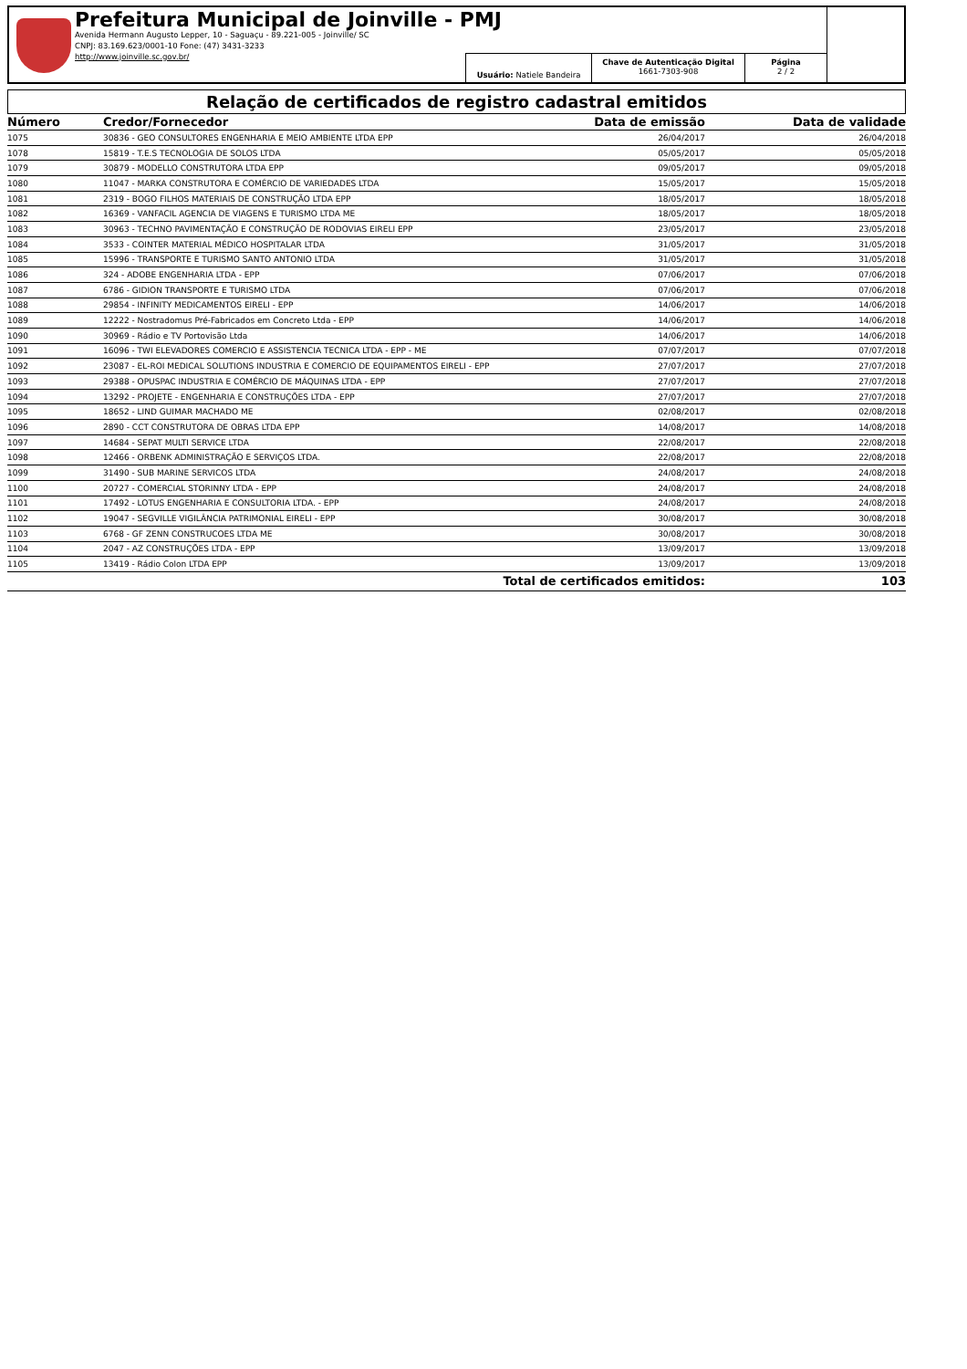Prefeitura Municipal de Joinville - PMJ
Avenida Hermann Augusto Lepper, 10 - Saguaçu - 89.221-005 - Joinville/ SC
CNPJ: 83.169.623/0001-10 Fone: (47) 3431-3233
http://www.joinville.sc.gov.br/
Usuário: Natiele Bandeira
Chave de Autenticação Digital
1661-7303-908
Página
2 / 2
Relação de certificados de registro cadastral emitidos
| Número | Credor/Fornecedor | Data de emissão | Data de validade |
| --- | --- | --- | --- |
| 1075 | 30836 - GEO CONSULTORES ENGENHARIA E MEIO AMBIENTE LTDA EPP | 26/04/2017 | 26/04/2018 |
| 1078 | 15819 - T.E.S TECNOLOGIA DE SOLOS LTDA | 05/05/2017 | 05/05/2018 |
| 1079 | 30879 - MODELLO CONSTRUTORA LTDA EPP | 09/05/2017 | 09/05/2018 |
| 1080 | 11047 - MARKA CONSTRUTORA E COMÉRCIO DE VARIEDADES LTDA | 15/05/2017 | 15/05/2018 |
| 1081 | 2319 - BOGO FILHOS MATERIAIS DE CONSTRUÇÃO LTDA EPP | 18/05/2017 | 18/05/2018 |
| 1082 | 16369 - VANFACIL AGENCIA DE VIAGENS E TURISMO LTDA ME | 18/05/2017 | 18/05/2018 |
| 1083 | 30963 - TECHNO PAVIMENTAÇÃO E CONSTRUÇÃO DE RODOVIAS EIRELI EPP | 23/05/2017 | 23/05/2018 |
| 1084 | 3533 - COINTER MATERIAL MÉDICO HOSPITALAR LTDA | 31/05/2017 | 31/05/2018 |
| 1085 | 15996 - TRANSPORTE E TURISMO SANTO ANTONIO LTDA | 31/05/2017 | 31/05/2018 |
| 1086 | 324 - ADOBE ENGENHARIA LTDA - EPP | 07/06/2017 | 07/06/2018 |
| 1087 | 6786 - GIDION TRANSPORTE E TURISMO LTDA | 07/06/2017 | 07/06/2018 |
| 1088 | 29854 - INFINITY MEDICAMENTOS EIRELI - EPP | 14/06/2017 | 14/06/2018 |
| 1089 | 12222 - Nostradomus Pré-Fabricados em Concreto Ltda - EPP | 14/06/2017 | 14/06/2018 |
| 1090 | 30969 - Rádio e TV Portovisão Ltda | 14/06/2017 | 14/06/2018 |
| 1091 | 16096 - TWI ELEVADORES COMERCIO E ASSISTENCIA TECNICA LTDA - EPP - ME | 07/07/2017 | 07/07/2018 |
| 1092 | 23087 - EL-ROI MEDICAL SOLUTIONS INDUSTRIA E COMERCIO DE EQUIPAMENTOS EIRELI - EPP | 27/07/2017 | 27/07/2018 |
| 1093 | 29388 - OPUSPAC INDUSTRIA E COMÉRCIO DE MÁQUINAS LTDA - EPP | 27/07/2017 | 27/07/2018 |
| 1094 | 13292 - PROJETE - ENGENHARIA E CONSTRUÇÕES LTDA - EPP | 27/07/2017 | 27/07/2018 |
| 1095 | 18652 - LIND GUIMAR MACHADO ME | 02/08/2017 | 02/08/2018 |
| 1096 | 2890 - CCT CONSTRUTORA DE OBRAS LTDA EPP | 14/08/2017 | 14/08/2018 |
| 1097 | 14684 - SEPAT MULTI SERVICE LTDA | 22/08/2017 | 22/08/2018 |
| 1098 | 12466 - ORBENK ADMINISTRAÇÃO E SERVIÇOS LTDA. | 22/08/2017 | 22/08/2018 |
| 1099 | 31490 - SUB MARINE SERVICOS LTDA | 24/08/2017 | 24/08/2018 |
| 1100 | 20727 - COMERCIAL STORINNY LTDA - EPP | 24/08/2017 | 24/08/2018 |
| 1101 | 17492 - LOTUS ENGENHARIA E CONSULTORIA LTDA. - EPP | 24/08/2017 | 24/08/2018 |
| 1102 | 19047 - SEGVILLE VIGILÂNCIA PATRIMONIAL EIRELI - EPP | 30/08/2017 | 30/08/2018 |
| 1103 | 6768 - GF ZENN CONSTRUCOES LTDA ME | 30/08/2017 | 30/08/2018 |
| 1104 | 2047 - AZ CONSTRUÇÕES LTDA - EPP | 13/09/2017 | 13/09/2018 |
| 1105 | 13419 - Rádio Colon LTDA EPP | 13/09/2017 | 13/09/2018 |
| Total de certificados emitidos: | | | 103 |